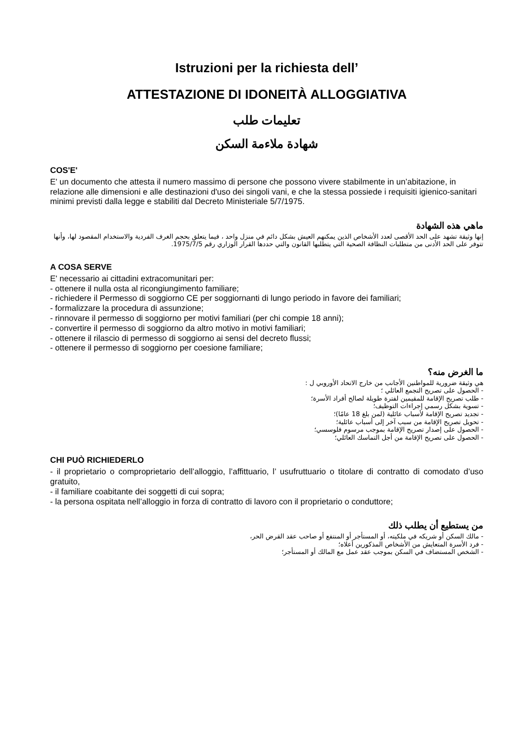Istruzioni per la richiesta dell’
ATTESTAZIONE DI IDONEITÀ ALLOGGIATIVA
تعليمات طلب
شهادة ملاءمة السكن
COS'E'
E' un documento che attesta il numero massimo di persone che possono vivere stabilmente in un’abitazione, in relazione alle dimensioni e alle destinazioni d'uso dei singoli vani, e che la stessa possiede i requisiti igienico-sanitari minimi previsti dalla legge e stabiliti dal Decreto Ministeriale 5/7/1975.
ماهي هذه الشهادة
إنها وثيقة تشهد على الحد الأقصى لعدد الأشخاص الذين يمكنهم العيش بشكل دائم في منزل واحد ، فيما يتعلق بحجم الغرف الفردية والاستخدام المقصود لها، وأنها تتوفر على الحد الأدنى من متطلبات النظافة الصحية التي يتطلبها القانون والتي حددها القرار الوزاري رقم 1975/7/5.
A COSA SERVE
E' necessario ai cittadini extracomunitari per:
- ottenere il nulla osta al ricongiungimento familiare;
- richiedere il Permesso di soggiorno CE per soggiornanti di lungo periodo in favore dei familiari;
- formalizzare la procedura di assunzione;
- rinnovare il permesso di soggiorno per motivi familiari (per chi compie 18 anni);
- convertire il permesso di soggiorno da altro motivo in motivi familiari;
- ottenere il rilascio di permesso di soggiorno ai sensi del decreto flussi;
- ottenere il permesso di soggiorno per coesione familiare;
ما الغرض منه؟
هي وثيقة ضرورية للمواطنين الأجانب من خارج الاتحاد الأوروبي ل :
- الحصول على تصريح التجمع العائلي ؛
- طلب تصريح الإقامة للمقيمين لفترة طويلة لصالح أفراد الأسرة؛
- تسوية بشكل رسمي إجراءات التوظيف؛
- تجديد تصريح الإقامة لأسباب عائلية (لمن بلغ 18 عامًا)؛
- تحويل تصريح الإقامة من سبب آخر إلى أسباب عائلية؛
- الحصول على إصدار تصريح الإقامة بموجب مرسوم فلوسسي؛
- الحصول على تصريح الإقامة من أجل التماسك العائلي؛
CHI PUÒ RICHIEDERLO
- il proprietario o comproprietario dell’alloggio, l’affittuario, l’ usufruttuario o titolare di contratto di comodato d’uso gratuito,
- il familiare coabitante dei soggetti di cui sopra;
- la persona ospitata nell’alloggio in forza di contratto di lavoro con il proprietario o conduttore;
من يستطيع أن يطلب ذلك
- مالك السكن أو شريكه في ملكيته، أو المستأجر أو المنتفع أو صاحب عقد القرض الحر،
- فرد الأسرة المتعايش من الأشخاص المذكورين أعلاه؛
- الشخص المستضاف في السكن بموجب عقد عمل مع المالك أو المستأجر؛